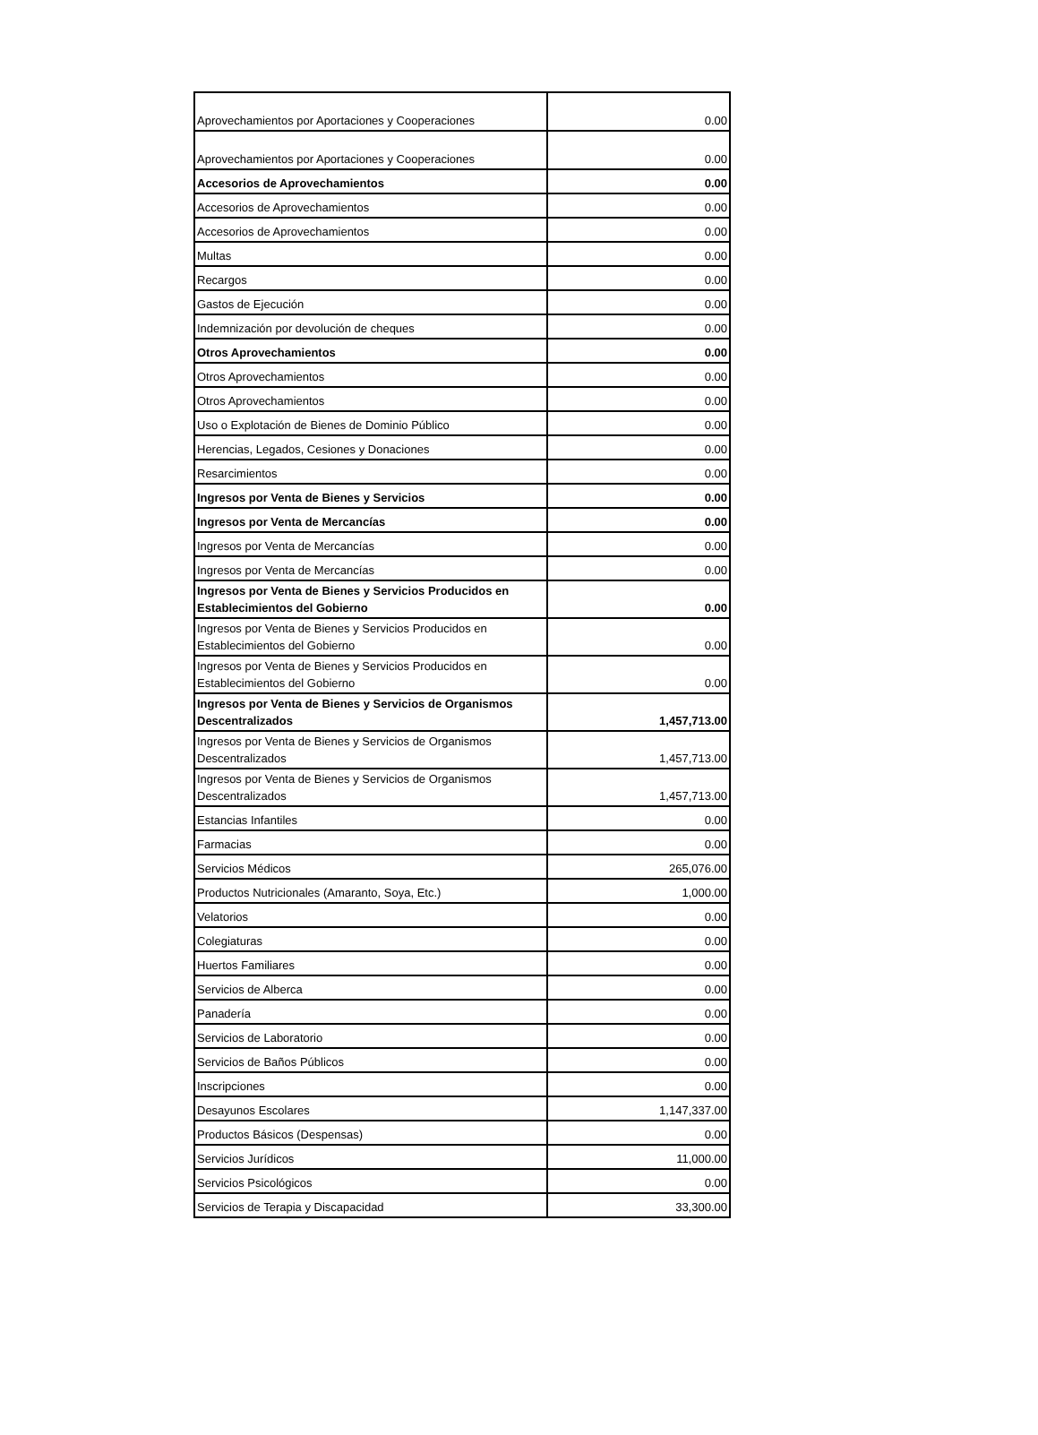| Aprovechamientos por Aportaciones y Cooperaciones | 0.00 |
| Aprovechamientos por Aportaciones y Cooperaciones | 0.00 |
| Accesorios de Aprovechamientos | 0.00 |
| Accesorios de Aprovechamientos | 0.00 |
| Accesorios de Aprovechamientos | 0.00 |
| Multas | 0.00 |
| Recargos | 0.00 |
| Gastos de Ejecución | 0.00 |
| Indemnización por devolución de cheques | 0.00 |
| Otros Aprovechamientos | 0.00 |
| Otros Aprovechamientos | 0.00 |
| Otros Aprovechamientos | 0.00 |
| Uso o Explotación de Bienes de Dominio Público | 0.00 |
| Herencias, Legados, Cesiones y Donaciones | 0.00 |
| Resarcimientos | 0.00 |
| Ingresos por Venta de Bienes y Servicios | 0.00 |
| Ingresos por Venta de Mercancías | 0.00 |
| Ingresos por Venta de Mercancías | 0.00 |
| Ingresos por Venta de Mercancías | 0.00 |
| Ingresos por Venta de Bienes y Servicios Producidos en Establecimientos del Gobierno | 0.00 |
| Ingresos por Venta de Bienes y Servicios Producidos en Establecimientos del Gobierno | 0.00 |
| Ingresos por Venta de Bienes y Servicios Producidos en Establecimientos del Gobierno | 0.00 |
| Ingresos por Venta de Bienes y Servicios de Organismos Descentralizados | 1,457,713.00 |
| Ingresos por Venta de Bienes y Servicios de Organismos Descentralizados | 1,457,713.00 |
| Ingresos por Venta de Bienes y Servicios de Organismos Descentralizados | 1,457,713.00 |
| Estancias Infantiles | 0.00 |
| Farmacias | 0.00 |
| Servicios Médicos | 265,076.00 |
| Productos Nutricionales (Amaranto, Soya, Etc.) | 1,000.00 |
| Velatorios | 0.00 |
| Colegiaturas | 0.00 |
| Huertos Familiares | 0.00 |
| Servicios de Alberca | 0.00 |
| Panadería | 0.00 |
| Servicios de Laboratorio | 0.00 |
| Servicios de Baños Públicos | 0.00 |
| Inscripciones | 0.00 |
| Desayunos Escolares | 1,147,337.00 |
| Productos Básicos (Despensas) | 0.00 |
| Servicios Jurídicos | 11,000.00 |
| Servicios Psicológicos | 0.00 |
| Servicios de Terapia y Discapacidad | 33,300.00 |